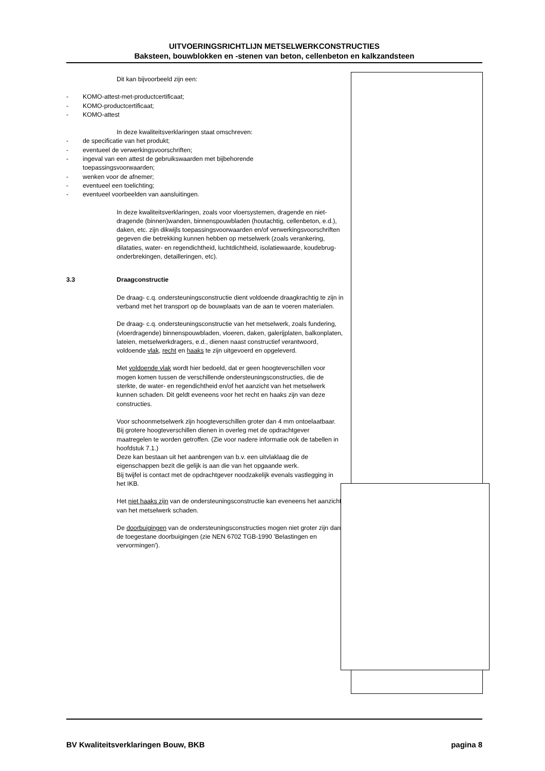UITVOERINGSRICHTLIJN METSELWERKCONSTRUCTIES
Baksteen, bouwblokken en -stenen van beton, cellenbeton en kalkzandsteen
Dit kan bijvoorbeeld zijn een:
- KOMO-attest-met-productcertificaat;
- KOMO-productcertificaat;
- KOMO-attest
In deze kwaliteitsverklaringen staat omschreven:
- de specificatie van het produkt;
- eventueel de verwerkingsvoorschriften;
- ingeval van een attest de gebruikswaarden met bijbehorende
toepassingsvoorwaarden;
- wenken voor de afnemer;
- eventueel een toelichting;
- eventueel voorbeelden van aansluitingen.
In deze kwaliteitsverklaringen, zoals voor vloersystemen, dragende en niet-dragende (binnen)wanden, binnenspouwbladen (houtachtig, cellenbeton, e.d.), daken, etc. zijn dikwijls toepassingsvoorwaarden en/of verwerkingsvoorschriften gegeven die betrekking kunnen hebben op metselwerk (zoals verankering, dilataties, water- en regendichtheid, luchtdichtheid, isolatiewaarde, koudebrug-onderbrekingen, detailleringen, etc).
3.3 Draagconstructie
De draag- c.q. ondersteuningsconstructie dient voldoende draagkrachtig te zijn in verband met het transport op de bouwplaats van de aan te voeren materialen.
De draag- c.q. ondersteuningsconstructie van het metselwerk, zoals fundering, (vloerdragende) binnenspouwbladen, vloeren, daken, galerijplaten, balkonplaten, lateien, metselwerkdragers, e.d., dienen naast constructief verantwoord, voldoende vlak, recht en haaks te zijn uitgevoerd en opgeleverd.
Met voldoende vlak wordt hier bedoeld, dat er geen hoogteverschillen voor mogen komen tussen de verschillende ondersteuningsconstructies, die de sterkte, de water- en regendichtheid en/of het aanzicht van het metselwerk kunnen schaden. Dit geldt eveneens voor het recht en haaks zijn van deze constructies.
Voor schoonmetselwerk zijn hoogteverschillen groter dan 4 mm ontoelaatbaar. Bij grotere hoogteverschillen dienen in overleg met de opdrachtgever maatregelen te worden getroffen. (Zie voor nadere informatie ook de tabellen in hoofdstuk 7.1.)
Deze kan bestaan uit het aanbrengen van b.v. een uitvlaklaag die de eigenschappen bezit die gelijk is aan die van het opgaande werk.
Bij twijfel is contact met de opdrachtgever noodzakelijk evenals vastlegging in het IKB.
Het niet haaks zijn van de ondersteuningsconstructie kan eveneens het aanzicht van het metselwerk schaden.
De doorbuigingen van de ondersteuningsconstructies mogen niet groter zijn dan de toegestane doorbuigingen (zie NEN 6702 TGB-1990 'Belastingen en vervormingen').
BV Kwaliteitsverklaringen Bouw, BKB pagina 8